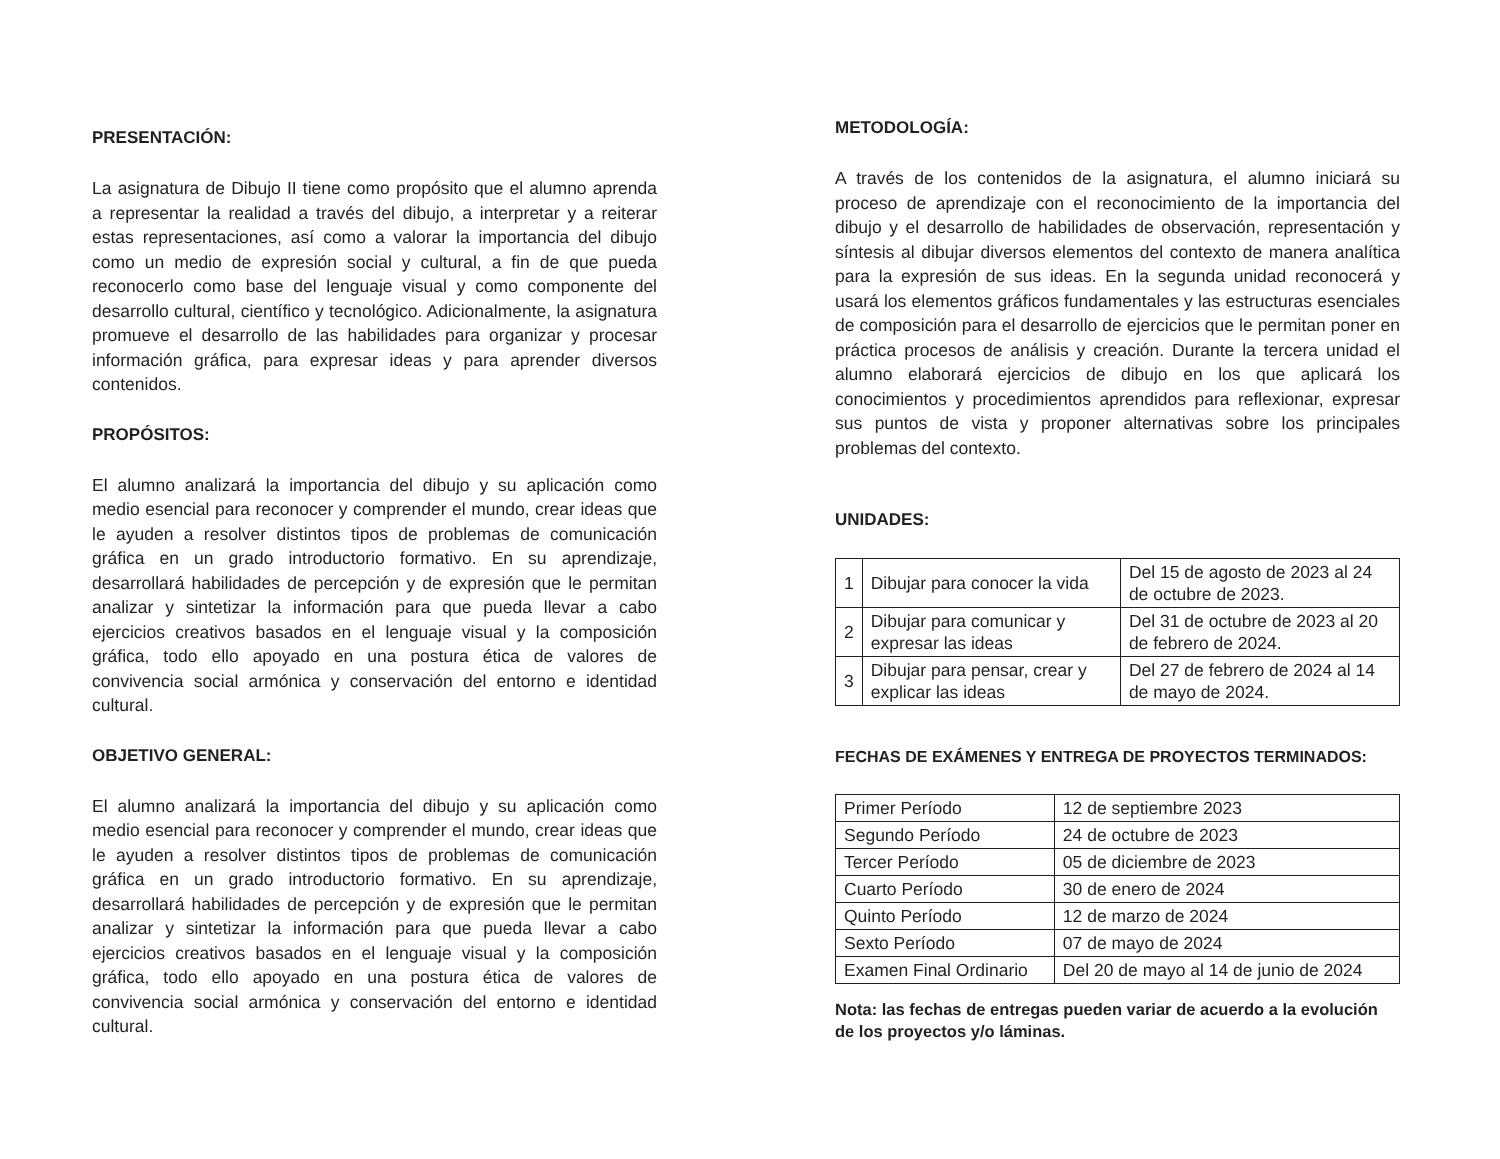PRESENTACIÓN:
La asignatura de Dibujo II tiene como propósito que el alumno aprenda a representar la realidad a través del dibujo, a interpretar y a reiterar estas representaciones, así como a valorar la importancia del dibujo como un medio de expresión social y cultural, a fin de que pueda reconocerlo como base del lenguaje visual y como componente del desarrollo cultural, científico y tecnológico. Adicionalmente, la asignatura promueve el desarrollo de las habilidades para organizar y procesar información gráfica, para expresar ideas y para aprender diversos contenidos.
PROPÓSITOS:
El alumno analizará la importancia del dibujo y su aplicación como medio esencial para reconocer y comprender el mundo, crear ideas que le ayuden a resolver distintos tipos de problemas de comunicación gráfica en un grado introductorio formativo. En su aprendizaje, desarrollará habilidades de percepción y de expresión que le permitan analizar y sintetizar la información para que pueda llevar a cabo ejercicios creativos basados en el lenguaje visual y la composición gráfica, todo ello apoyado en una postura ética de valores de convivencia social armónica y conservación del entorno e identidad cultural.
OBJETIVO GENERAL:
El alumno analizará la importancia del dibujo y su aplicación como medio esencial para reconocer y comprender el mundo, crear ideas que le ayuden a resolver distintos tipos de problemas de comunicación gráfica en un grado introductorio formativo. En su aprendizaje, desarrollará habilidades de percepción y de expresión que le permitan analizar y sintetizar la información para que pueda llevar a cabo ejercicios creativos basados en el lenguaje visual y la composición gráfica, todo ello apoyado en una postura ética de valores de convivencia social armónica y conservación del entorno e identidad cultural.
METODOLOGÍA:
A través de los contenidos de la asignatura, el alumno iniciará su proceso de aprendizaje con el reconocimiento de la importancia del dibujo y el desarrollo de habilidades de observación, representación y síntesis al dibujar diversos elementos del contexto de manera analítica para la expresión de sus ideas. En la segunda unidad reconocerá y usará los elementos gráficos fundamentales y las estructuras esenciales de composición para el desarrollo de ejercicios que le permitan poner en práctica procesos de análisis y creación. Durante la tercera unidad el alumno elaborará ejercicios de dibujo en los que aplicará los conocimientos y procedimientos aprendidos para reflexionar, expresar sus puntos de vista y proponer alternativas sobre los principales problemas del contexto.
UNIDADES:
| 1 | Dibujar para conocer la vida | Del 15 de agosto de 2023 al 24 de octubre de 2023. |
| 2 | Dibujar para comunicar y expresar las ideas | Del 31 de octubre de 2023 al 20 de febrero de 2024. |
| 3 | Dibujar para pensar, crear y explicar las ideas | Del 27 de febrero de 2024 al 14 de mayo de 2024. |
FECHAS DE EXÁMENES Y ENTREGA DE PROYECTOS TERMINADOS:
| Primer Período | 12 de septiembre 2023 |
| Segundo Período | 24 de octubre de 2023 |
| Tercer Período | 05 de diciembre de 2023 |
| Cuarto Período | 30 de enero de 2024 |
| Quinto Período | 12 de marzo de 2024 |
| Sexto Período | 07 de mayo de 2024 |
| Examen Final Ordinario | Del 20 de mayo al 14 de junio de 2024 |
Nota: las fechas de entregas pueden variar de acuerdo a la evolución de los proyectos y/o láminas.